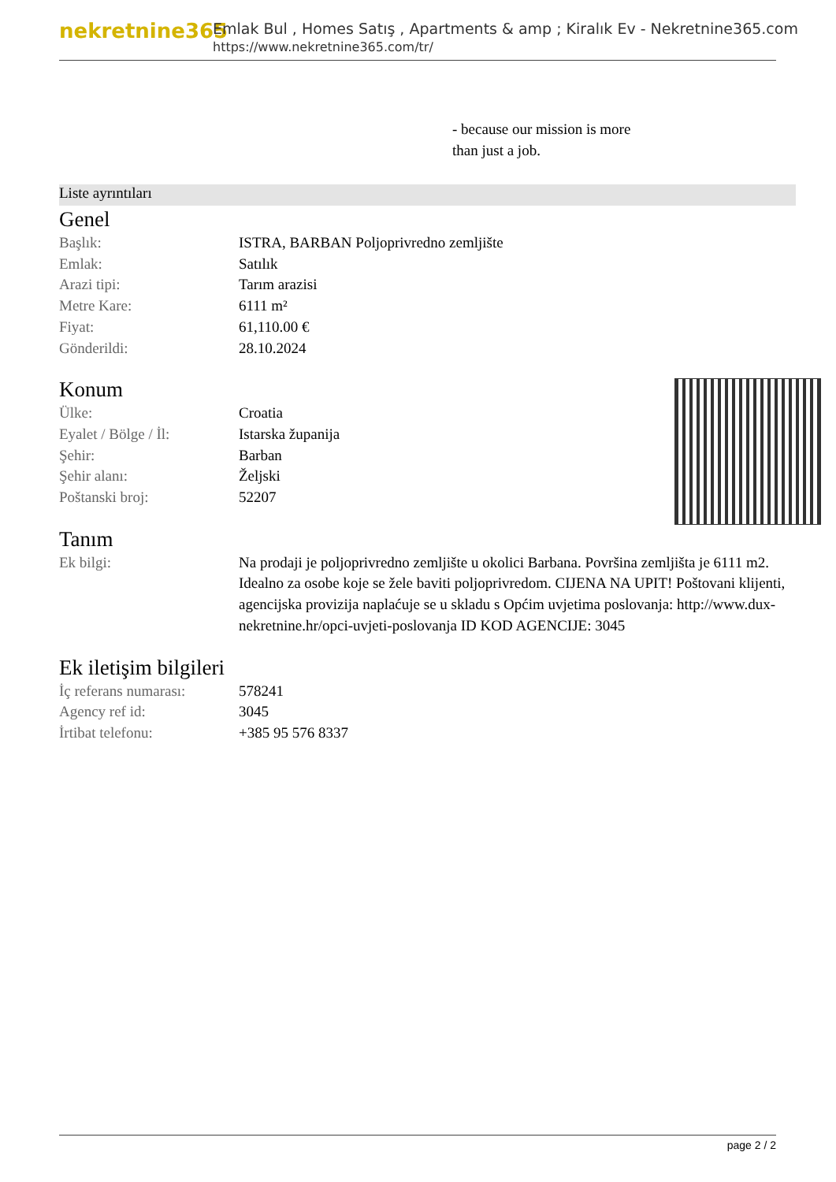nekretnine365
Emlak Bul , Homes Satış , Apartments & amp ; Kiralık Ev - Nekretnine365.com
https://www.nekretnine365.com/tr/
- because our mission is more
than just a job.
Liste ayrıntıları
Genel
| Başlık: | ISTRA, BARBAN Poljoprivredno zemljište |
| Emlak: | Satılık |
| Arazi tipi: | Tarım arazisi |
| Metre Kare: | 6111 m² |
| Fiyat: | 61,110.00 € |
| Gönderildi: | 28.10.2024 |
Konum
| Ülke: | Croatia |
| Eyalet / Bölge / İl: | Istarska županija |
| Şehir: | Barban |
| Şehir alanı: | Željski |
| Poštanski broj: | 52207 |
Tanım
| Ek bilgi: | Na prodaji je poljoprivredno zemljište u okolici Barbana. Površina zemljišta je 6111 m2. Idealno za osobe koje se žele baviti poljoprivredom. CIJENA NA UPIT! Poštovani klijenti, agencijska provizija naplaćuje se u skladu s Općim uvjetima poslovanja: http://www.dux-nekretnine.hr/opci-uvjeti-poslovanja ID KOD AGENCIJE: 3045 |
Ek iletişim bilgileri
| İç referans numarası: | 578241 |
| Agency ref id: | 3045 |
| İrtibat telefonu: | +385 95 576 8337 |
page 2 / 2